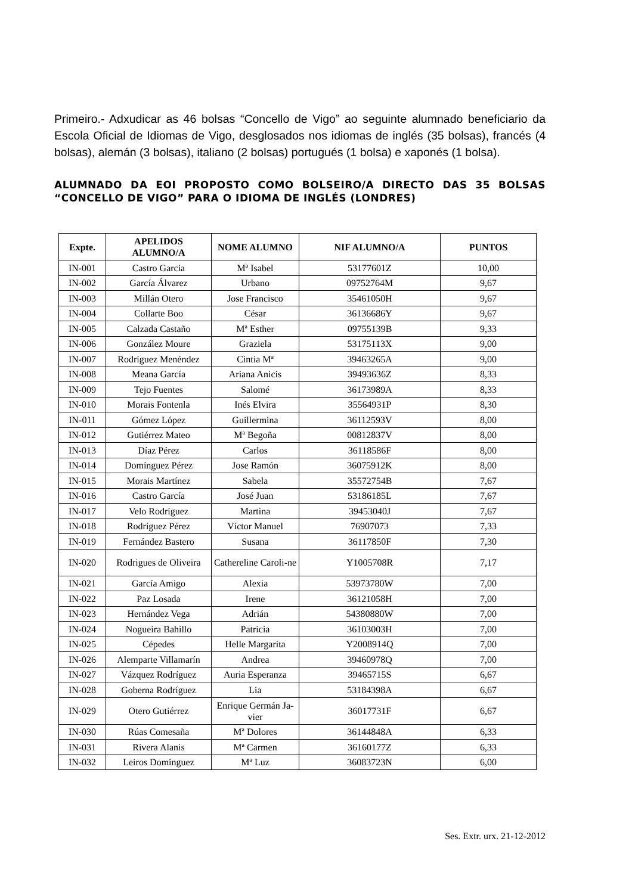Primeiro.- Adxudicar as 46 bolsas “Concello de Vigo” ao seguinte alumnado beneficiario da Escola Oficial de Idiomas de Vigo, desglosados nos idiomas de inglés (35 bolsas), francés (4 bolsas), alemán (3 bolsas), italiano (2 bolsas) portugués (1 bolsa) e xaponés (1 bolsa).
ALUMNADO DA EOI PROPOSTO COMO BOLSEIRO/A DIRECTO DAS 35 BOLSAS “CONCELLO DE VIGO” PARA O IDIOMA DE INGLÉS (LONDRES)
| Expte. | APELIDOS ALUMNO/A | NOME ALUMNO | NIF ALUMNO/A | PUNTOS |
| --- | --- | --- | --- | --- |
| IN-001 | Castro Garcia | Mª Isabel | 53177601Z | 10,00 |
| IN-002 | García Álvarez | Urbano | 09752764M | 9,67 |
| IN-003 | Millán Otero | Jose Francisco | 35461050H | 9,67 |
| IN-004 | Collarte Boo | César | 36136686Y | 9,67 |
| IN-005 | Calzada Castaño | Mª Esther | 09755139B | 9,33 |
| IN-006 | González Moure | Graziela | 53175113X | 9,00 |
| IN-007 | Rodríguez Menéndez | Cintia Mª | 39463265A | 9,00 |
| IN-008 | Meana García | Ariana Anicis | 39493636Z | 8,33 |
| IN-009 | Tejo Fuentes | Salomé | 36173989A | 8,33 |
| IN-010 | Morais Fontenla | Inés Elvira | 35564931P | 8,30 |
| IN-011 | Gómez López | Guillermina | 36112593V | 8,00 |
| IN-012 | Gutiérrez Mateo | Mª Begoña | 00812837V | 8,00 |
| IN-013 | Díaz Pérez | Carlos | 36118586F | 8,00 |
| IN-014 | Domínguez Pérez | Jose Ramón | 36075912K | 8,00 |
| IN-015 | Morais Martínez | Sabela | 35572754B | 7,67 |
| IN-016 | Castro García | José Juan | 53186185L | 7,67 |
| IN-017 | Velo Rodríguez | Martina | 39453040J | 7,67 |
| IN-018 | Rodríguez Pérez | Víctor Manuel | 76907073 | 7,33 |
| IN-019 | Fernández Bastero | Susana | 36117850F | 7,30 |
| IN-020 | Rodrigues de Oliveira | Cathereline Caroli-ne | Y1005708R | 7,17 |
| IN-021 | García Amigo | Alexia | 53973780W | 7,00 |
| IN-022 | Paz Losada | Irene | 36121058H | 7,00 |
| IN-023 | Hernández Vega | Adrián | 54380880W | 7,00 |
| IN-024 | Nogueira Bahillo | Patricia | 36103003H | 7,00 |
| IN-025 | Cépedes | Helle Margarita | Y2008914Q | 7,00 |
| IN-026 | Alemparte Villamarín | Andrea | 39460978Q | 7,00 |
| IN-027 | Vázquez Rodríguez | Auria Esperanza | 39465715S | 6,67 |
| IN-028 | Goberna Rodríguez | Lia | 53184398A | 6,67 |
| IN-029 | Otero Gutiérrez | Enrique Germán Ja-vier | 36017731F | 6,67 |
| IN-030 | Rúas Comesaña | Mª Dolores | 36144848A | 6,33 |
| IN-031 | Rivera Alanis | Mª Carmen | 36160177Z | 6,33 |
| IN-032 | Leiros Domínguez | Mª Luz | 36083723N | 6,00 |
Ses. Extr. urx. 21-12-2012